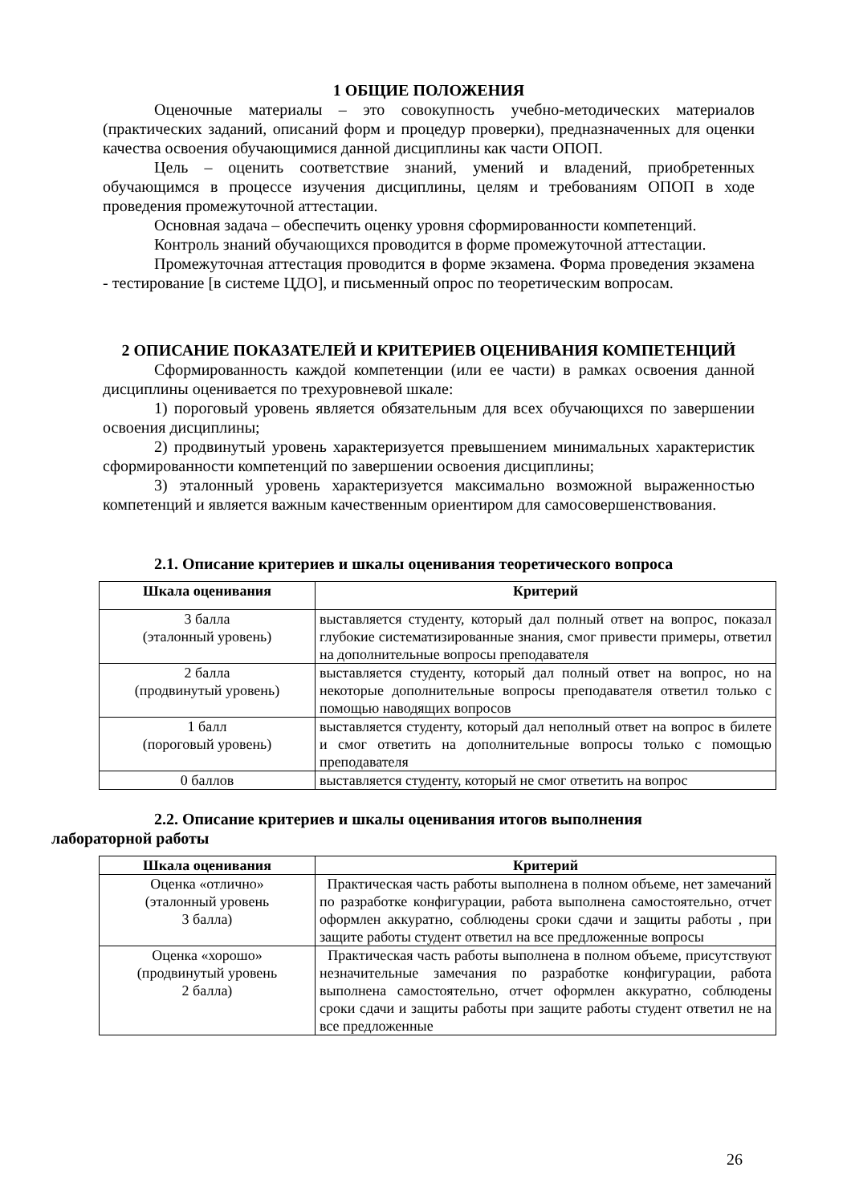1 ОБЩИЕ ПОЛОЖЕНИЯ
Оценочные материалы – это совокупность учебно-методических материалов (практических заданий, описаний форм и процедур проверки), предназначенных для оценки качества освоения обучающимися данной дисциплины как части ОПОП.
Цель – оценить соответствие знаний, умений и владений, приобретенных обучающимся в процессе изучения дисциплины, целям и требованиям ОПОП в ходе проведения промежуточной аттестации.
Основная задача – обеспечить оценку уровня сформированности компетенций.
Контроль знаний обучающихся проводится в форме промежуточной аттестации.
Промежуточная аттестация проводится в форме экзамена. Форма проведения экзамена - тестирование [в системе ЦДО], и письменный опрос по теоретическим вопросам.
2 ОПИСАНИЕ ПОКАЗАТЕЛЕЙ И КРИТЕРИЕВ ОЦЕНИВАНИЯ КОМПЕТЕНЦИЙ
Сформированность каждой компетенции (или ее части) в рамках освоения данной дисциплины оценивается по трехуровневой шкале:
1) пороговый уровень является обязательным для всех обучающихся по завершении освоения дисциплины;
2) продвинутый уровень характеризуется превышением минимальных характеристик сформированности компетенций по завершении освоения дисциплины;
3) эталонный уровень характеризуется максимально возможной выраженностью компетенций и является важным качественным ориентиром для самосовершенствования.
2.1. Описание критериев и шкалы оценивания теоретического вопроса
| Шкала оценивания | Критерий |
| --- | --- |
| 3 балла (эталонный уровень) | выставляется студенту, который дал полный ответ на вопрос, показал глубокие систематизированные знания, смог привести примеры, ответил на дополнительные вопросы преподавателя |
| 2 балла (продвинутый уровень) | выставляется студенту, который дал полный ответ на вопрос, но на некоторые дополнительные вопросы преподавателя ответил только с помощью наводящих вопросов |
| 1 балл (пороговый уровень) | выставляется студенту, который дал неполный ответ на вопрос в билете и смог ответить на дополнительные вопросы только с помощью преподавателя |
| 0 баллов | выставляется студенту, который не смог ответить на вопрос |
2.2. Описание критериев и шкалы оценивания итогов выполнения
лабораторной работы
| Шкала оценивания | Критерий |
| --- | --- |
| Оценка «отлично» (эталонный уровень 3 балла) | Практическая часть работы выполнена в полном объеме, нет замечаний по разработке конфигурации, работа выполнена самостоятельно, отчет оформлен аккуратно, соблюдены сроки сдачи и защиты работы , при защите работы студент ответил на все предложенные вопросы |
| Оценка «хорошо» (продвинутый уровень 2 балла) | Практическая часть работы выполнена в полном объеме, присутствуют незначительные замечания по разработке конфигурации, работа выполнена самостоятельно, отчет оформлен аккуратно, соблюдены сроки сдачи и защиты работы при защите работы студент ответил не на все предложенные |
26